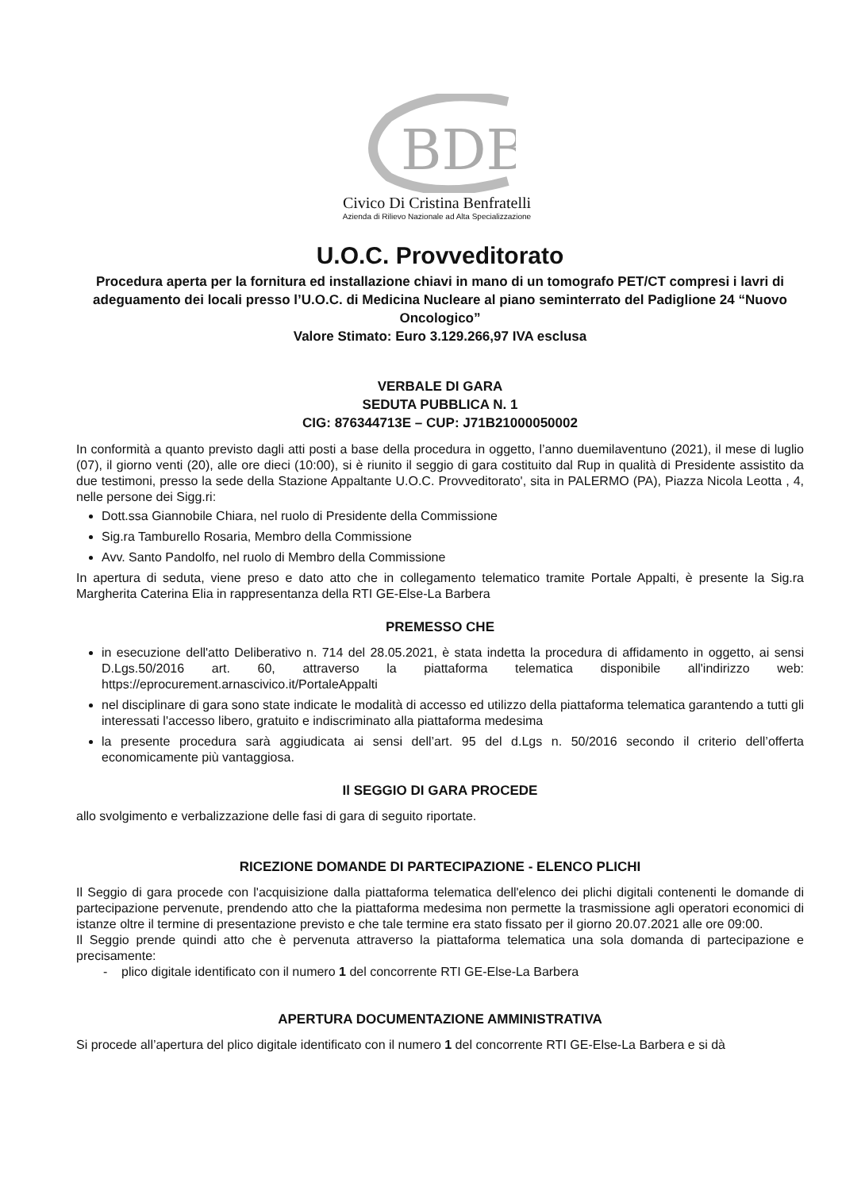BDB
Civico Di Cristina Benfratelli
Azienda di Rilievo Nazionale ad Alta Specializzazione
U.O.C. Provveditorato
Procedura aperta per la fornitura ed installazione chiavi in mano di un tomografo PET/CT compresi i lavri di adeguamento dei locali presso l’U.O.C. di Medicina Nucleare al piano seminterrato del Padiglione 24 “Nuovo Oncologico”
Valore Stimato: Euro 3.129.266,97 IVA esclusa
VERBALE DI GARA
SEDUTA PUBBLICA N. 1
CIG: 876344713E – CUP: J71B21000050002
In conformità a quanto previsto dagli atti posti a base della procedura in oggetto, l’anno duemilaventuno (2021), il mese di luglio (07), il giorno venti (20), alle ore dieci (10:00), si è riunito il seggio di gara costituito dal Rup in qualità di Presidente assistito da due testimoni, presso la sede della Stazione Appaltante U.O.C. Provveditorato', sita in PALERMO (PA), Piazza Nicola Leotta , 4, nelle persone dei Sigg.ri:
Dott.ssa Giannobile Chiara, nel ruolo di Presidente della Commissione
Sig.ra Tamburello Rosaria, Membro della Commissione
Avv. Santo Pandolfo, nel ruolo di Membro della Commissione
In apertura di seduta, viene preso e dato atto che in collegamento telematico tramite Portale Appalti, è presente la Sig.ra Margherita Caterina Elia in rappresentanza della RTI GE-Else-La Barbera
PREMESSO CHE
in esecuzione dell'atto Deliberativo n. 714 del 28.05.2021, è stata indetta la procedura di affidamento in oggetto, ai sensi D.Lgs.50/2016 art. 60, attraverso la piattaforma telematica disponibile all'indirizzo web: https://eprocurement.arnascivico.it/PortaleAppalti
nel disciplinare di gara sono state indicate le modalità di accesso ed utilizzo della piattaforma telematica garantendo a tutti gli interessati l'accesso libero, gratuito e indiscriminato alla piattaforma medesima
la presente procedura sarà aggiudicata ai sensi dell’art. 95 del d.Lgs n. 50/2016 secondo il criterio dell’offerta economicamente più vantaggiosa.
Il SEGGIO DI GARA PROCEDE
allo svolgimento e verbalizzazione delle fasi di gara di seguito riportate.
RICEZIONE DOMANDE DI PARTECIPAZIONE - ELENCO PLICHI
Il Seggio di gara procede con l'acquisizione dalla piattaforma telematica dell'elenco dei plichi digitali contenenti le domande di partecipazione pervenute, prendendo atto che la piattaforma medesima non permette la trasmissione agli operatori economici di istanze oltre il termine di presentazione previsto e che tale termine era stato fissato per il giorno 20.07.2021 alle ore 09:00.
Il Seggio prende quindi atto che è pervenuta attraverso la piattaforma telematica una sola domanda di partecipazione e precisamente:
- plico digitale identificato con il numero 1 del concorrente RTI GE-Else-La Barbera
APERTURA DOCUMENTAZIONE AMMINISTRATIVA
Si procede all’apertura del plico digitale identificato con il numero 1 del concorrente RTI GE-Else-La Barbera e si dà